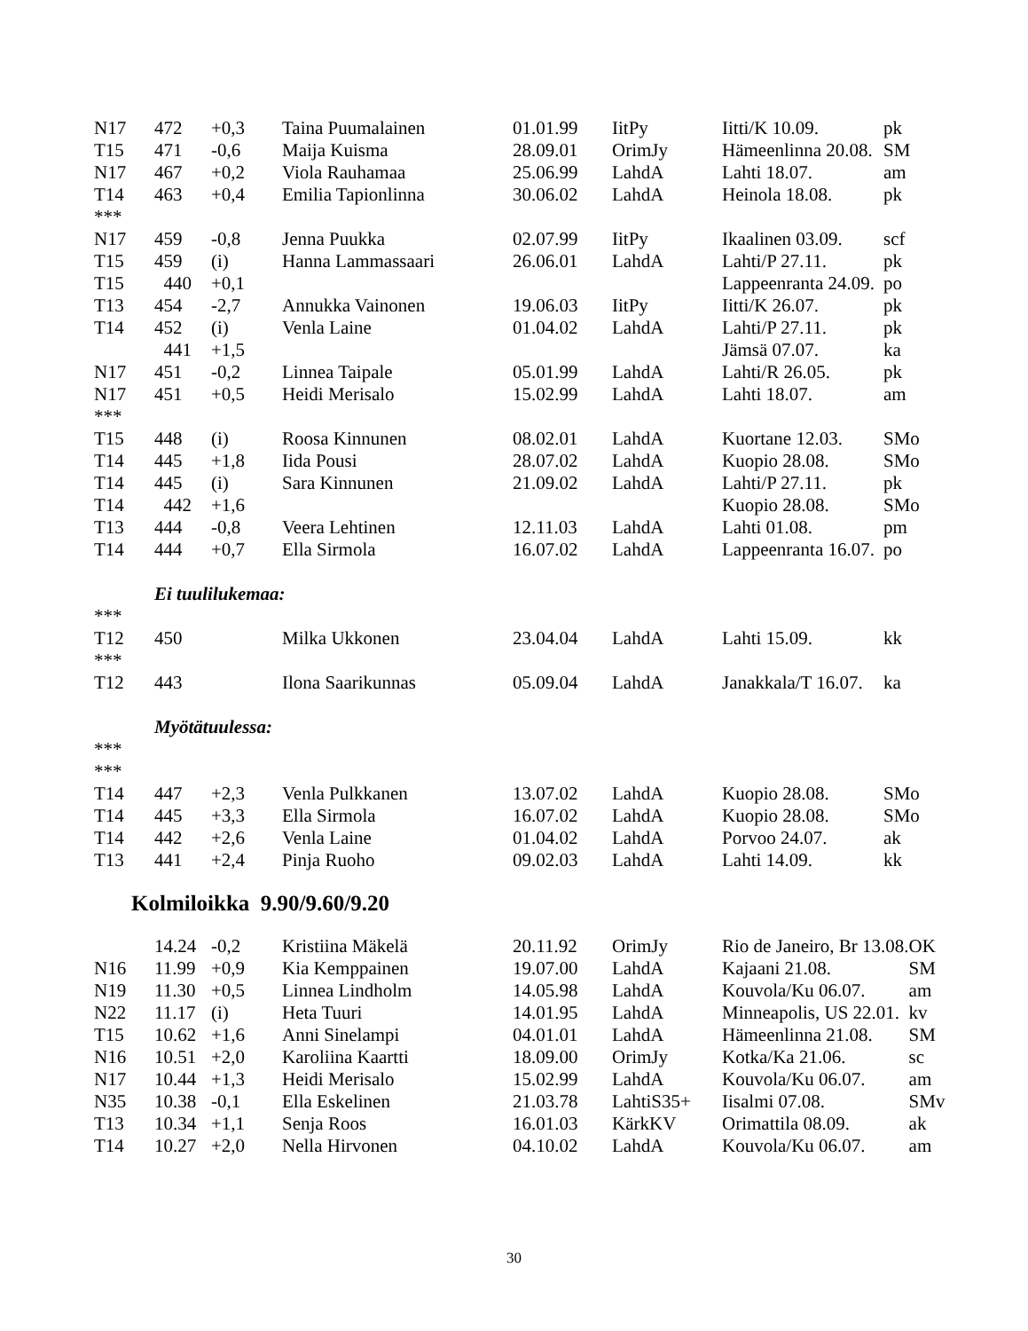| N17 | 472 | +0,3 | Taina Puumalainen | 01.01.99 | IitPy | Iitti/K 10.09. | pk |
| T15 | 471 | -0,6 | Maija Kuisma | 28.09.01 | OrimJy | Hämeenlinna 20.08. | SM |
| N17 | 467 | +0,2 | Viola Rauhamaa | 25.06.99 | LahdA | Lahti 18.07. | am |
| T14 | 463 | +0,4 | Emilia Tapionlinna | 30.06.02 | LahdA | Heinola 18.08. | pk |
| *** | | | | | | | |
| N17 | 459 | -0,8 | Jenna Puukka | 02.07.99 | IitPy | Ikaalinen 03.09. | scf |
| T15 | 459 | (i) | Hanna Lammassaari | 26.06.01 | LahdA | Lahti/P 27.11. | pk |
| T15 | 440 | +0,1 | | | | Lappeenranta 24.09. | po |
| T13 | 454 | -2,7 | Annukka Vainonen | 19.06.03 | IitPy | Iitti/K 26.07. | pk |
| T14 | 452 | (i) | Venla Laine | 01.04.02 | LahdA | Lahti/P 27.11. | pk |
| | 441 | +1,5 | | | | Jämsä 07.07. | ka |
| N17 | 451 | -0,2 | Linnea Taipale | 05.01.99 | LahdA | Lahti/R 26.05. | pk |
| N17 | 451 | +0,5 | Heidi Merisalo | 15.02.99 | LahdA | Lahti 18.07. | am |
| *** | | | | | | | |
| T15 | 448 | (i) | Roosa Kinnunen | 08.02.01 | LahdA | Kuortane 12.03. | SMo |
| T14 | 445 | +1,8 | Iida Pousi | 28.07.02 | LahdA | Kuopio 28.08. | SMo |
| T14 | 445 | (i) | Sara Kinnunen | 21.09.02 | LahdA | Lahti/P 27.11. | pk |
| T14 | 442 | +1,6 | | | | Kuopio 28.08. | SMo |
| T13 | 444 | -0,8 | Veera Lehtinen | 12.11.03 | LahdA | Lahti 01.08. | pm |
| T14 | 444 | +0,7 | Ella Sirmola | 16.07.02 | LahdA | Lappeenranta 16.07. | po |
| Ei tuulilukemaa: | | | | | | | |
| *** | | | | | | | |
| T12 | 450 | | Milka Ukkonen | 23.04.04 | LahdA | Lahti 15.09. | kk |
| *** | | | | | | | |
| T12 | 443 | | Ilona Saarikunnas | 05.09.04 | LahdA | Janakkala/T 16.07. | ka |
| Myötätuulessa: | | | | | | | |
| *** | | | | | | | |
| *** | | | | | | | |
| T14 | 447 | +2,3 | Venla Pulkkanen | 13.07.02 | LahdA | Kuopio 28.08. | SMo |
| T14 | 445 | +3,3 | Ella Sirmola | 16.07.02 | LahdA | Kuopio 28.08. | SMo |
| T14 | 442 | +2,6 | Venla Laine | 01.04.02 | LahdA | Porvoo 24.07. | ak |
| T13 | 441 | +2,4 | Pinja Ruoho | 09.02.03 | LahdA | Lahti 14.09. | kk |
Kolmiloikka 9.90/9.60/9.20
| | 14.24 | -0,2 | Kristiina Mäkelä | 20.11.92 | OrimJy | Rio de Janeiro, Br 13.08. | OK |
| N16 | 11.99 | +0,9 | Kia Kemppainen | 19.07.00 | LahdA | Kajaani 21.08. | SM |
| N19 | 11.30 | +0,5 | Linnea Lindholm | 14.05.98 | LahdA | Kouvola/Ku 06.07. | am |
| N22 | 11.17 | (i) | Heta Tuuri | 14.01.95 | LahdA | Minneapolis, US 22.01. | kv |
| T15 | 10.62 | +1,6 | Anni Sinelampi | 04.01.01 | LahdA | Hämeenlinna 21.08. | SM |
| N16 | 10.51 | +2,0 | Karoliina Kaartti | 18.09.00 | OrimJy | Kotka/Ka 21.06. | sc |
| N17 | 10.44 | +1,3 | Heidi Merisalo | 15.02.99 | LahdA | Kouvola/Ku 06.07. | am |
| N35 | 10.38 | -0,1 | Ella Eskelinen | 21.03.78 | LahtiS35+ | Iisalmi 07.08. | SMv |
| T13 | 10.34 | +1,1 | Senja Roos | 16.01.03 | KärkKV | Orimattila 08.09. | ak |
| T14 | 10.27 | +2,0 | Nella Hirvonen | 04.10.02 | LahdA | Kouvola/Ku 06.07. | am |
30